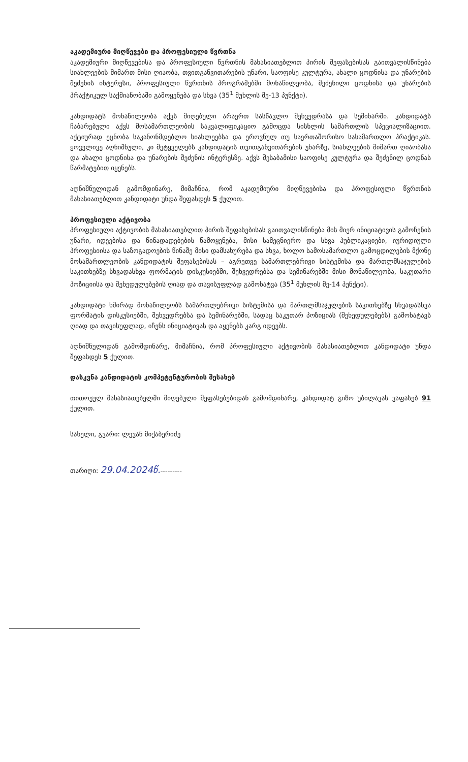აკადემიური მიღწევები და პროფესიული წვრთნა
აკადემიური მიღწევებისა და პროფესიული წვრთნის მახასიათებლით პირის შეფასებისას გაითვალისწინება სიახლეების მიმართ მისი ღიაობა, თვითგანვითარების უნარი, საოფისე კულტურა, ახალი ცოდნისა და უნარების შეძენის ინტერესი, პროფესიული წვრთნის პროგრამებში მონაწილეობა, შეძენილი ცოდნისა და უნარების პრაქტიკულ საქმიანობაში გამოყენება და სხვა (35<sup>1</sup> მუხლის მე-13 პუნქტი).
კანდიდატს მონაწილეობა აქვს მიღებული არაერთ სასწავლო შეხვედრასა და სემინარში. კანდიდატს ჩაბარებული აქვს მოსამართლეობის საკვალიფიკაციო გამოცდა სისხლის სამართლის სპეციალიზაციით. აქტიურად ეცნობა საკანონმდებლო სიახლეებსა და ეროვნულ თუ საერთაშორისო სასამართლო პრაქტიკას. ყოველივე აღნიშნული, კი მეტყველებს კანდიდატის თვითგანვითარების უნარზე, სიახლეების მიმართ ღიაობასა და ახალი ცოდნისა და უნარების შეძენის ინტერესზე. აქვს შესაბამისი საოფისე კულტურა და შეძენილ ცოდნას წარმატებით იყენებს.
აღნიშნულიდან გამომდინარე, მიმაჩნია, რომ აკადემიური მიღწევებისა და პროფესიული წვრთნის მახასიათებლით კანდიდატი უნდა შეფასდეს 5 ქულით.
პროფესიული აქტივობა
პროფესიული აქტივობის მახასიათებლით პირის შეფასებისას გაითვალისწინება მის მიერ ინიციატივის გამოჩენის უნარი, იდეებისა და წინადადებების წამოყენება, მისი სამეცნიერო და სხვა პუბლიკაციები, იურიდიული პროფესიისა და საზოგადოების წინაშე მისი დამსახურება და სხვა, ხოლო სამოსამართლო გამოცდილების მქონე მოსამართლეობის კანდიდატის შეფასებისას – აგრეთვე სამართლებრივი სისტემისა და მართლმსაჯულების საკითხებზე სხვადასხვა ფორმატის დისკუსიებში, შეხვედრებსა და სემინარებში მისი მონაწილეობა, საკუთარი პოზიციისა და შეხედულებების ღიად და თავისუფლად გამოხატვა (35<sup>1</sup> მუხლის მე-14 პუნქტი).
კანდიდატი ხშირად მონაწილეობს სამართლებრივი სისტემისა და მართლმსაჯულების საკითხებზე სხვადასხვა ფორმატის დისკუსიებში, შეხვედრებსა და სემინარებში, სადაც საკუთარ პოზიციას (შეხედულებებს) გამოხატავს ღიად და თავისუფლად, იჩენს ინიციატივას და აყენებს კარგ იდეებს.
აღნიშნულიდან გამომდინარე, მიმაჩნია, რომ პროფესიული აქტივობის მახასიათებლით კანდიდატი უნდა შეფასდეს 5 ქულით.
დასკვნა კანდიდატის კომპეტენტურობის შესახებ
თითოეულ მახასიათებელში მიღებული შეფასებებიდან გამომდინარე, კანდიდატ გიზო უბილავას ვაფასებ 91 ქულით.
სახელი, გვარი: ლევან მიქაბერიძე
თარიღი: 29.04.2024წ.---------